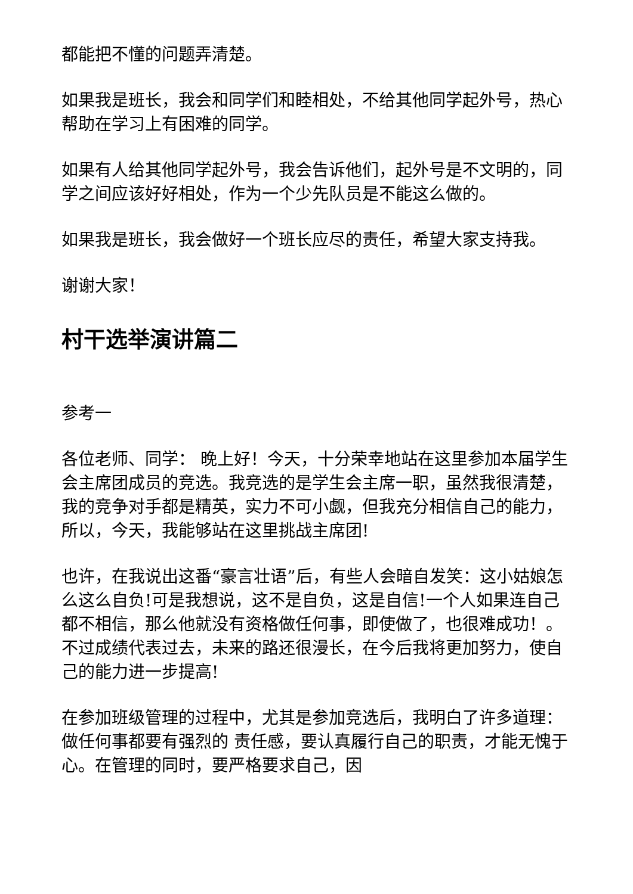都能把不懂的问题弄清楚。
如果我是班长，我会和同学们和睦相处，不给其他同学起外号，热心帮助在学习上有困难的同学。
如果有人给其他同学起外号，我会告诉他们，起外号是不文明的，同学之间应该好好相处，作为一个少先队员是不能这么做的。
如果我是班长，我会做好一个班长应尽的责任，希望大家支持我。
谢谢大家！
村干选举演讲篇二
参考一
各位老师、同学： 晚上好！今天，十分荣幸地站在这里参加本届学生会主席团成员的竞选。我竞选的是学生会主席一职，虽然我很清楚，我的竞争对手都是精英，实力不可小觑，但我充分相信自己的能力，所以，今天，我能够站在这里挑战主席团!
也许，在我说出这番“豪言壮语”后，有些人会暗自发笑：这小姑娘怎么这么自负!可是我想说，这不是自负，这是自信!一个人如果连自己都不相信，那么他就没有资格做任何事，即使做了，也很难成功！。不过成绩代表过去，未来的路还很漫长，在今后我将更加努力，使自己的能力进一步提高!
在参加班级管理的过程中，尤其是参加竞选后，我明白了许多道理：做任何事都要有强烈的 责任感，要认真履行自己的职责，才能无愧于心。在管理的同时，要严格要求自己，因